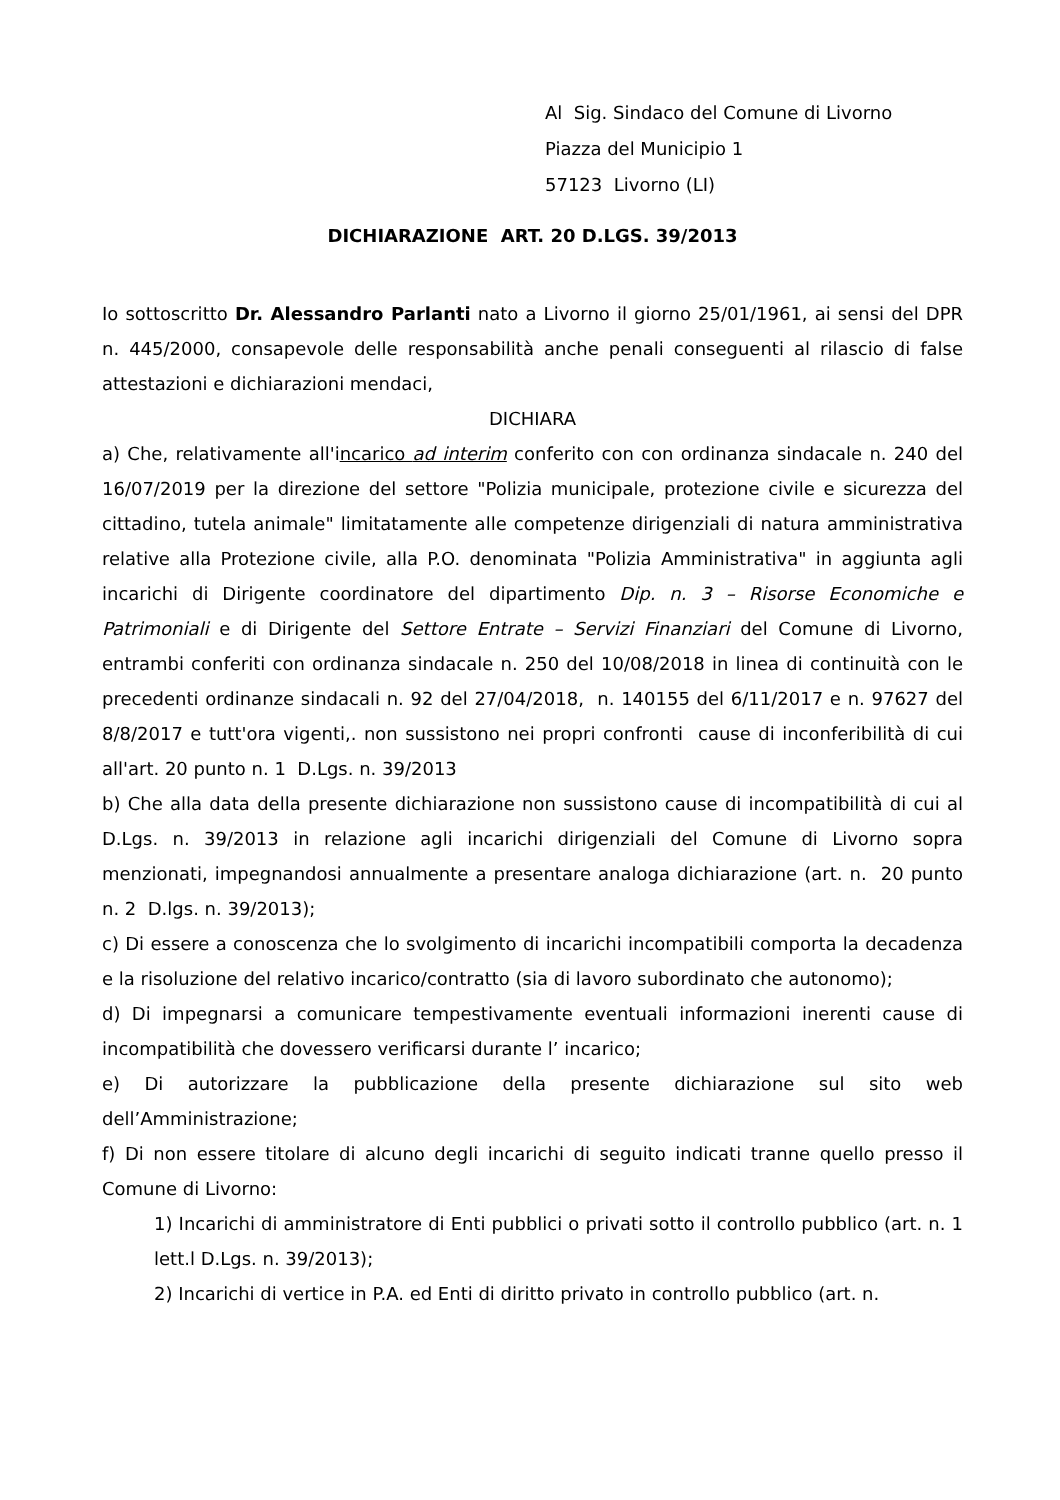Al Sig. Sindaco del Comune di Livorno
Piazza del Municipio 1
57123 Livorno (LI)
DICHIARAZIONE ART. 20 D.LGS. 39/2013
Io sottoscritto Dr. Alessandro Parlanti nato a Livorno il giorno 25/01/1961, ai sensi del DPR n. 445/2000, consapevole delle responsabilità anche penali conseguenti al rilascio di false attestazioni e dichiarazioni mendaci,
DICHIARA
a) Che, relativamente all'incarico ad interim conferito con con ordinanza sindacale n. 240 del 16/07/2019 per la direzione del settore "Polizia municipale, protezione civile e sicurezza del cittadino, tutela animale" limitatamente alle competenze dirigenziali di natura amministrativa relative alla Protezione civile, alla P.O. denominata "Polizia Amministrativa" in aggiunta agli incarichi di Dirigente coordinatore del dipartimento Dip. n. 3 – Risorse Economiche e Patrimoniali e di Dirigente del Settore Entrate – Servizi Finanziari del Comune di Livorno, entrambi conferiti con ordinanza sindacale n. 250 del 10/08/2018 in linea di continuità con le precedenti ordinanze sindacali n. 92 del 27/04/2018, n. 140155 del 6/11/2017 e n. 97627 del 8/8/2017 e tutt'ora vigenti,. non sussistono nei propri confronti cause di inconferibilità di cui all'art. 20 punto n. 1 D.Lgs. n. 39/2013
b) Che alla data della presente dichiarazione non sussistono cause di incompatibilità di cui al D.Lgs. n. 39/2013 in relazione agli incarichi dirigenziali del Comune di Livorno sopra menzionati, impegnandosi annualmente a presentare analoga dichiarazione (art. n. 20 punto n. 2 D.lgs. n. 39/2013);
c) Di essere a conoscenza che lo svolgimento di incarichi incompatibili comporta la decadenza e la risoluzione del relativo incarico/contratto (sia di lavoro subordinato che autonomo);
d) Di impegnarsi a comunicare tempestivamente eventuali informazioni inerenti cause di incompatibilità che dovessero verificarsi durante l’ incarico;
e) Di autorizzare la pubblicazione della presente dichiarazione sul sito web dell’Amministrazione;
f) Di non essere titolare di alcuno degli incarichi di seguito indicati tranne quello presso il Comune di Livorno:
1) Incarichi di amministratore di Enti pubblici o privati sotto il controllo pubblico (art. n. 1 lett.l D.Lgs. n. 39/2013);
2) Incarichi di vertice in P.A. ed Enti di diritto privato in controllo pubblico (art. n.